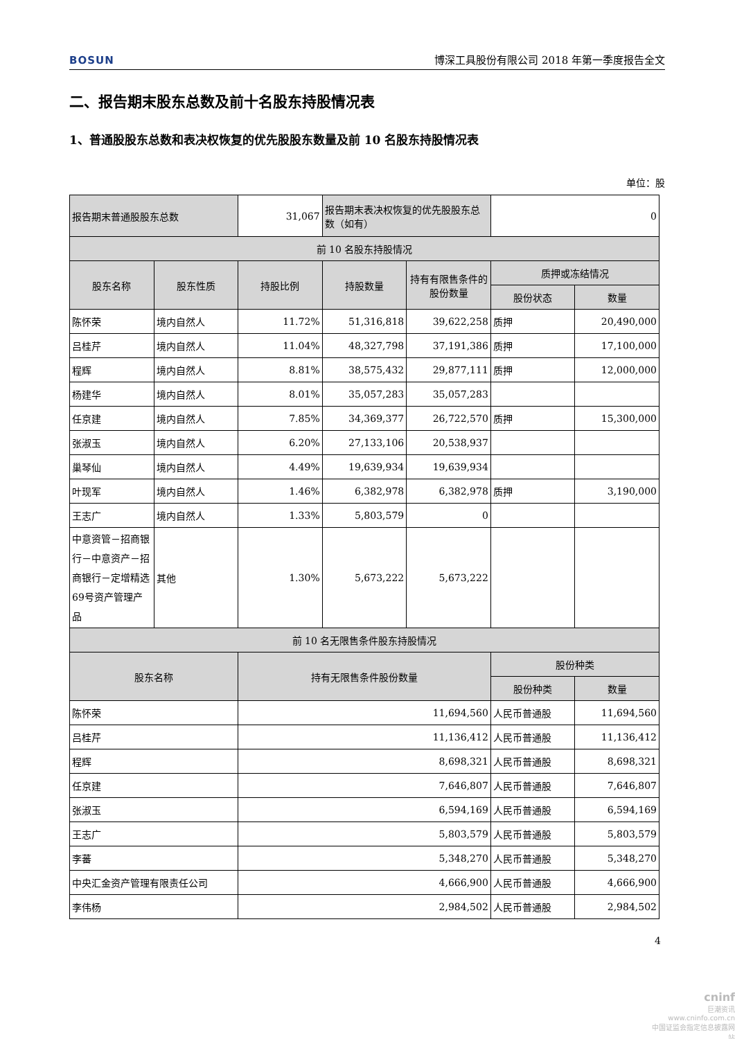BOSUN
博深工具股份有限公司 2018 年第一季度报告全文
二、报告期末股东总数及前十名股东持股情况表
1、普通股股东总数和表决权恢复的优先股股东数量及前 10 名股东持股情况表
单位：股
| 报告期末普通股股东总数 | | 31,067 | 报告期末表决权恢复的优先股股东总数（如有） | | 0 | |
| 前 10 名股东持股情况 | | | | | | |
| 股东名称 | 股东性质 | 持股比例 | 持股数量 | 持有有限售条件的股份数量 | 质押或冻结情况 | |
| | | | | | 股份状态 | 数量 |
| 陈怀荣 | 境内自然人 | 11.72% | 51,316,818 | 39,622,258 | 质押 | 20,490,000 |
| 吕桂芹 | 境内自然人 | 11.04% | 48,327,798 | 37,191,386 | 质押 | 17,100,000 |
| 程辉 | 境内自然人 | 8.81% | 38,575,432 | 29,877,111 | 质押 | 12,000,000 |
| 杨建华 | 境内自然人 | 8.01% | 35,057,283 | 35,057,283 | | |
| 任京建 | 境内自然人 | 7.85% | 34,369,377 | 26,722,570 | 质押 | 15,300,000 |
| 张淑玉 | 境内自然人 | 6.20% | 27,133,106 | 20,538,937 | | |
| 巢琴仙 | 境内自然人 | 4.49% | 19,639,934 | 19,639,934 | | |
| 叶现军 | 境内自然人 | 1.46% | 6,382,978 | 6,382,978 | 质押 | 3,190,000 |
| 王志广 | 境内自然人 | 1.33% | 5,803,579 | 0 | | |
| 中意资管－招商银行－中意资产－招商银行－定增精选69号资产管理产品 | 其他 | 1.30% | 5,673,222 | 5,673,222 | | |
| 前 10 名无限售条件股东持股情况 | | | | | | |
| 股东名称 | | 持有无限售条件股份数量 | | | 股份种类 | |
| | | | | | 股份种类 | 数量 |
| 陈怀荣 | | 11,694,560 | | | 人民币普通股 | 11,694,560 |
| 吕桂芹 | | 11,136,412 | | | 人民币普通股 | 11,136,412 |
| 程辉 | | 8,698,321 | | | 人民币普通股 | 8,698,321 |
| 任京建 | | 7,646,807 | | | 人民币普通股 | 7,646,807 |
| 张淑玉 | | 6,594,169 | | | 人民币普通股 | 6,594,169 |
| 王志广 | | 5,803,579 | | | 人民币普通股 | 5,803,579 |
| 李蕃 | | 5,348,270 | | | 人民币普通股 | 5,348,270 |
| 中央汇金资产管理有限责任公司 | | 4,666,900 | | | 人民币普通股 | 4,666,900 |
| 李伟杨 | | 2,984,502 | | | 人民币普通股 | 2,984,502 |
4
cninf
巨潮资讯
www.cninfo.com.cn
中国证监会指定信息披露网站